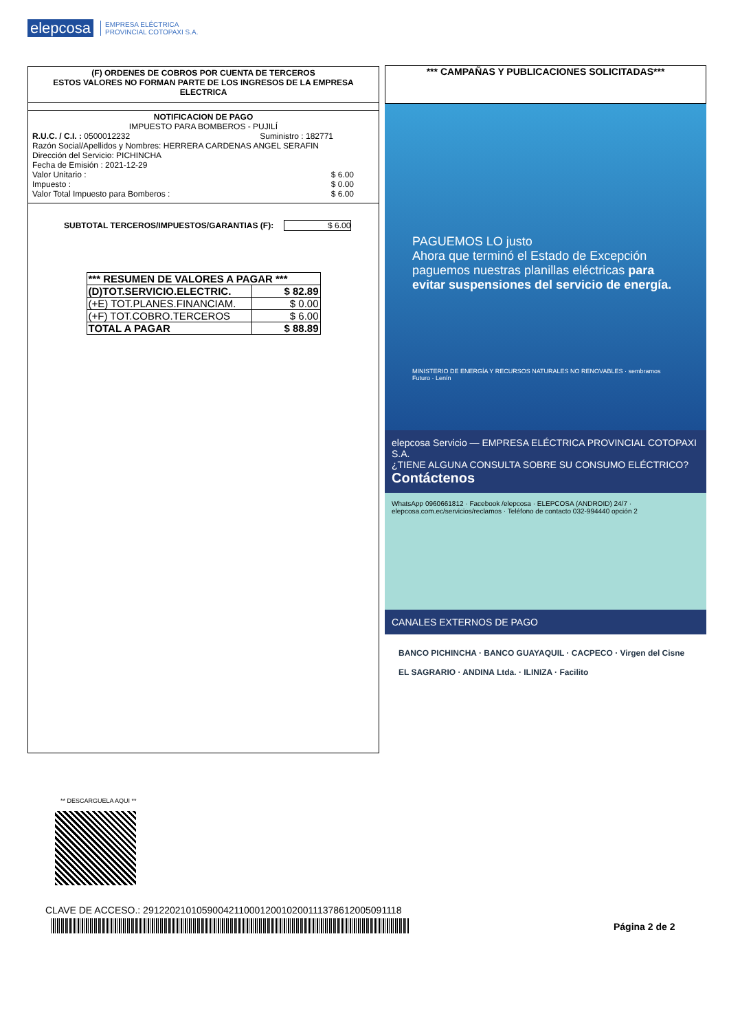elepcosa EMPRESA ELÉCTRICA
PROVINCIAL COTOPAXI S.A.
(F) ORDENES DE COBROS POR CUENTA DE TERCEROS
ESTOS VALORES NO FORMAN PARTE DE LOS INGRESOS DE LA EMPRESA ELECTRICA
NOTIFICACION DE PAGO
IMPUESTO PARA BOMBEROS - PUJILÍ
R.U.C. / C.I. : 0500012232 Suministro : 182771
Razón Social/Apellidos y Nombres: HERRERA CARDENAS ANGEL SERAFIN
Dirección del Servicio: PICHINCHA
Fecha de Emisión : 2021-12-29
Valor Unitario : $ 6.00
Impuesto : $ 0.00
Valor Total Impuesto para Bomberos : $ 6.00
SUBTOTAL TERCEROS/IMPUESTOS/GARANTIAS (F): $ 6.00
| *** RESUMEN DE VALORES A PAGAR *** | |
| --- | --- |
| (D)TOT.SERVICIO.ELECTRIC. | $ 82.89 |
| (+E) TOT.PLANES.FINANCIAM. | $ 0.00 |
| (+F) TOT.COBRO.TERCEROS | $ 6.00 |
| TOTAL A PAGAR | $ 88.89 |
*** CAMPAÑAS Y PUBLICACIONES SOLICITADAS***
PAGUEMOS LO justo
Ahora que terminó el Estado de Excepción paguemos nuestras planillas eléctricas para evitar suspensiones del servicio de energía.
MINISTERIO DE ENERGÍA Y RECURSOS NATURALES NO RENOVABLES · sembramos Futuro · Lenín
elepcosa Servicio — EMPRESA ELÉCTRICA PROVINCIAL COTOPAXI S.A.
¿TIENE ALGUNA CONSULTA SOBRE SU CONSUMO ELÉCTRICO? Contáctenos
WhatsApp 0960661812 · Facebook /elepcosa · ELEPCOSA (ANDROID) 24/7 · elepcosa.com.ec/servicios/reclamos · Teléfono de contacto 032-994440 opción 2
CANALES EXTERNOS DE PAGO
BANCO PICHINCHA · BANCO GUAYAQUIL · CACPECO · Virgen del Cisne
EL SAGRARIO · ANDINA Ltda. · ILINIZA · Facilito
** DESCARGUELA AQUI **
CLAVE DE ACCESO.: 2912202101059004211000120010200111378612005091118
Página 2 de 2